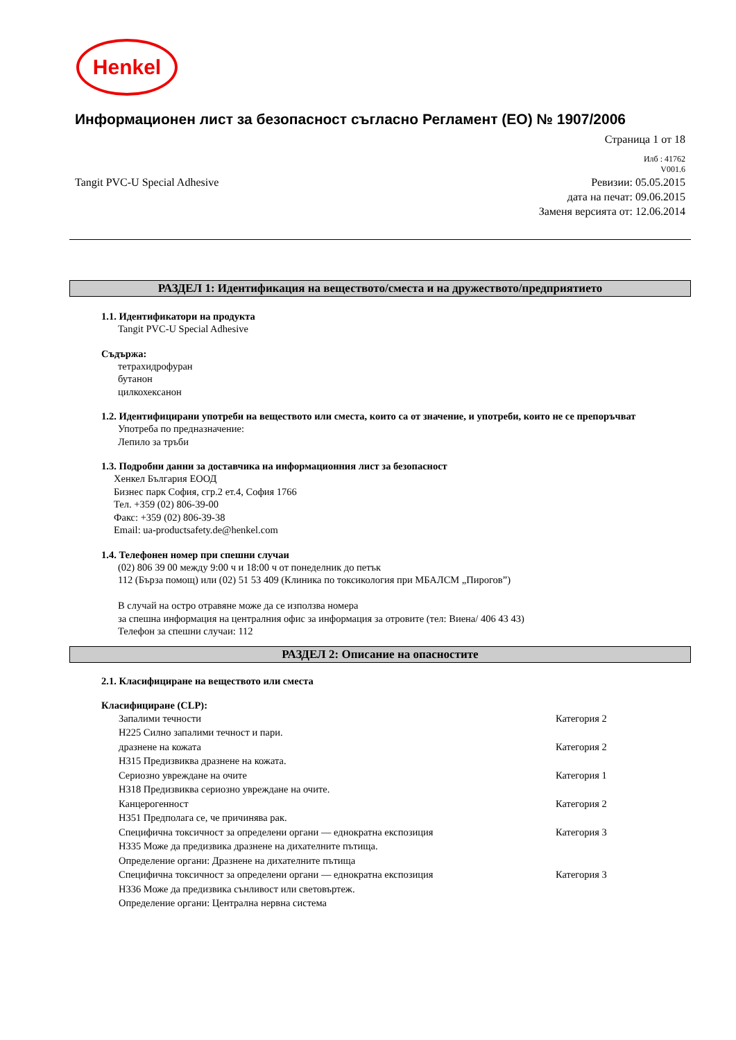Henkel
Информационен лист за безопасност съгласно Регламент (ЕО) № 1907/2006
Страница 1 от 18
Илб : 41762
V001.6
Tangit PVC-U Special Adhesive Ревизии: 05.05.2015
дата на печат: 09.06.2015
Заменя версията от: 12.06.2014
РАЗДЕЛ 1: Идентификация на веществото/сместа и на дружеството/предприятието
1.1. Идентификатори на продукта
Tangit PVC-U Special Adhesive
Съдържа:
тетрахидрофуран
бутанон
цилкохексанон
1.2. Идентифицирани употреби на веществото или сместа, които са от значение, и употреби, които не се препоръчват
Употреба по предназначение:
Лепило за тръби
1.3. Подробни данни за доставчика на информационния лист за безопасност
Хенкел България ЕООД
Бизнес парк София, сгр.2 ет.4, София 1766
Тел. +359 (02) 806-39-00
Факс: +359 (02) 806-39-38
Email: ua-productsafety.de@henkel.com
1.4. Телефонен номер при спешни случаи
(02) 806 39 00 между 9:00 ч и 18:00 ч от понеделник до петък
112 (Бърза помощ) или (02) 51 53 409 (Клиника по токсикология при МБАЛСМ „Пирогов”)
В случай на остро отравяне може да се използва номера
за спешна информация на централния офис за информация за отровите (тел: Виена/ 406 43 43)
Телефон за спешни случаи: 112
РАЗДЕЛ 2: Описание на опасностите
2.1. Класифициране на веществото или сместа
Класифициране (CLP):
Запалими течности Категория 2
H225 Силно запалими течност и пари.
дразнене на кожата Категория 2
H315 Предизвиква дразнене на кожата.
Сериозно увреждане на очите Категория 1
H318 Предизвиква сериозно увреждане на очите.
Канцерогенност Категория 2
H351 Предполага се, че причинява рак.
Специфична токсичност за определени органи — еднократна експозиция Категория 3
H335 Може да предизвика дразнене на дихателните пътища.
Определение органи: Дразнене на дихателните пътища
Специфична токсичност за определени органи — еднократна експозиция Категория 3
H336 Може да предизвика сънливост или световъртеж.
Определение органи: Централна нервна система